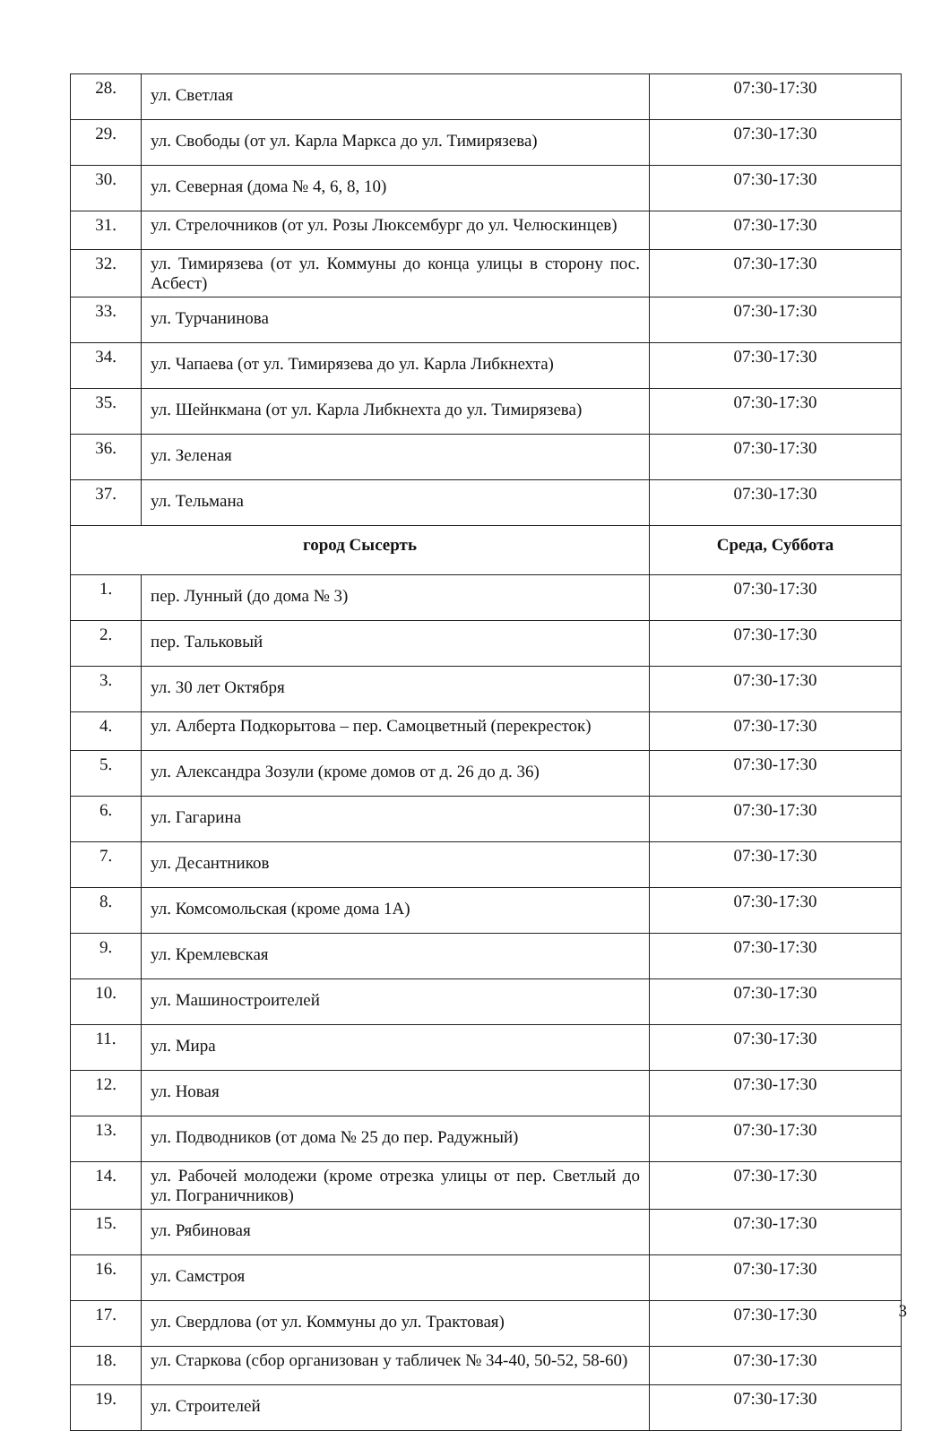| 28. | ул. Светлая | 07:30-17:30 |
| 29. | ул. Свободы (от ул. Карла Маркса до ул. Тимирязева) | 07:30-17:30 |
| 30. | ул. Северная (дома № 4, 6, 8, 10) | 07:30-17:30 |
| 31. | ул. Стрелочников (от ул. Розы Люксембург до ул. Челюскинцев) | 07:30-17:30 |
| 32. | ул. Тимирязева (от ул. Коммуны до конца улицы в сторону пос. Асбест) | 07:30-17:30 |
| 33. | ул. Турчанинова | 07:30-17:30 |
| 34. | ул. Чапаева (от ул. Тимирязева до ул. Карла Либкнехта) | 07:30-17:30 |
| 35. | ул. Шейнкмана (от ул. Карла Либкнехта до ул. Тимирязева) | 07:30-17:30 |
| 36. | ул. Зеленая | 07:30-17:30 |
| 37. | ул. Тельмана | 07:30-17:30 |
| город Сысерть | | Среда, Суббота |
| 1. | пер. Лунный (до дома № 3) | 07:30-17:30 |
| 2. | пер. Тальковый | 07:30-17:30 |
| 3. | ул. 30 лет Октября | 07:30-17:30 |
| 4. | ул. Алберта Подкорытова – пер. Самоцветный (перекресток) | 07:30-17:30 |
| 5. | ул. Александра Зозули (кроме домов от д. 26 до д. 36) | 07:30-17:30 |
| 6. | ул. Гагарина | 07:30-17:30 |
| 7. | ул. Десантников | 07:30-17:30 |
| 8. | ул. Комсомольская (кроме дома 1А) | 07:30-17:30 |
| 9. | ул. Кремлевская | 07:30-17:30 |
| 10. | ул. Машиностроителей | 07:30-17:30 |
| 11. | ул. Мира | 07:30-17:30 |
| 12. | ул. Новая | 07:30-17:30 |
| 13. | ул. Подводников (от дома № 25 до пер. Радужный) | 07:30-17:30 |
| 14. | ул. Рабочей молодежи (кроме отрезка улицы от пер. Светлый до ул. Пограничников) | 07:30-17:30 |
| 15. | ул. Рябиновая | 07:30-17:30 |
| 16. | ул. Самстроя | 07:30-17:30 |
| 17. | ул. Свердлова (от ул. Коммуны до ул. Трактовая) | 07:30-17:30 |
| 18. | ул. Старкова (сбор организован у табличек № 34-40, 50-52, 58-60) | 07:30-17:30 |
| 19. | ул. Строителей | 07:30-17:30 |
3